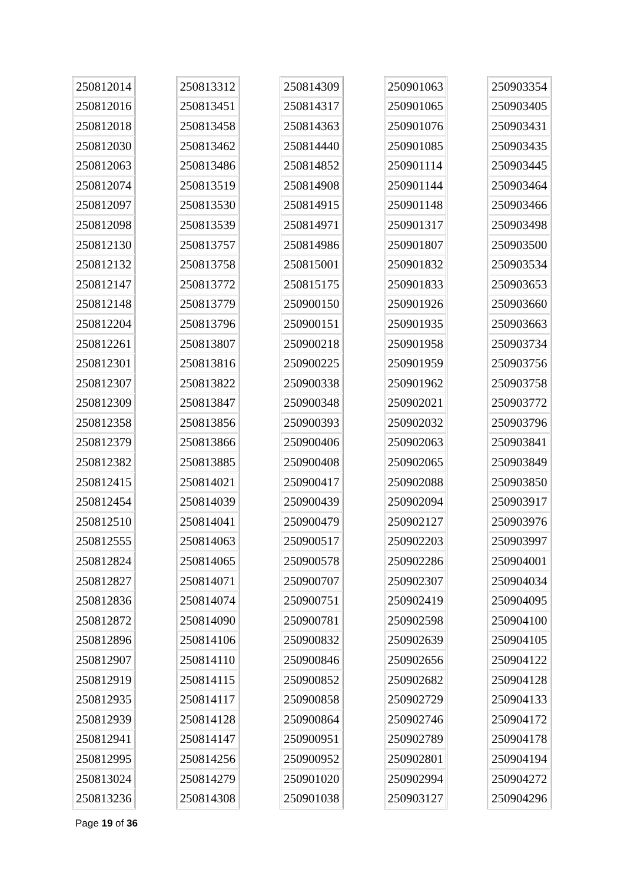| 250812014 |
| 250812016 |
| 250812018 |
| 250812030 |
| 250812063 |
| 250812074 |
| 250812097 |
| 250812098 |
| 250812130 |
| 250812132 |
| 250812147 |
| 250812148 |
| 250812204 |
| 250812261 |
| 250812301 |
| 250812307 |
| 250812309 |
| 250812358 |
| 250812379 |
| 250812382 |
| 250812415 |
| 250812454 |
| 250812510 |
| 250812555 |
| 250812824 |
| 250812827 |
| 250812836 |
| 250812872 |
| 250812896 |
| 250812907 |
| 250812919 |
| 250812935 |
| 250812939 |
| 250812941 |
| 250812995 |
| 250813024 |
| 250813236 |
| 250813312 |
| 250813451 |
| 250813458 |
| 250813462 |
| 250813486 |
| 250813519 |
| 250813530 |
| 250813539 |
| 250813757 |
| 250813758 |
| 250813772 |
| 250813779 |
| 250813796 |
| 250813807 |
| 250813816 |
| 250813822 |
| 250813847 |
| 250813856 |
| 250813866 |
| 250813885 |
| 250814021 |
| 250814039 |
| 250814041 |
| 250814063 |
| 250814065 |
| 250814071 |
| 250814074 |
| 250814090 |
| 250814106 |
| 250814110 |
| 250814115 |
| 250814117 |
| 250814128 |
| 250814147 |
| 250814256 |
| 250814279 |
| 250814308 |
| 250814309 |
| 250814317 |
| 250814363 |
| 250814440 |
| 250814852 |
| 250814908 |
| 250814915 |
| 250814971 |
| 250814986 |
| 250815001 |
| 250815175 |
| 250900150 |
| 250900151 |
| 250900218 |
| 250900225 |
| 250900338 |
| 250900348 |
| 250900393 |
| 250900406 |
| 250900408 |
| 250900417 |
| 250900439 |
| 250900479 |
| 250900517 |
| 250900578 |
| 250900707 |
| 250900751 |
| 250900781 |
| 250900832 |
| 250900846 |
| 250900852 |
| 250900858 |
| 250900864 |
| 250900951 |
| 250900952 |
| 250901020 |
| 250901038 |
| 250901063 |
| 250901065 |
| 250901076 |
| 250901085 |
| 250901114 |
| 250901144 |
| 250901148 |
| 250901317 |
| 250901807 |
| 250901832 |
| 250901833 |
| 250901926 |
| 250901935 |
| 250901958 |
| 250901959 |
| 250901962 |
| 250902021 |
| 250902032 |
| 250902063 |
| 250902065 |
| 250902088 |
| 250902094 |
| 250902127 |
| 250902203 |
| 250902286 |
| 250902307 |
| 250902419 |
| 250902598 |
| 250902639 |
| 250902656 |
| 250902682 |
| 250902729 |
| 250902746 |
| 250902789 |
| 250902801 |
| 250902994 |
| 250903127 |
| 250903354 |
| 250903405 |
| 250903431 |
| 250903435 |
| 250903445 |
| 250903464 |
| 250903466 |
| 250903498 |
| 250903500 |
| 250903534 |
| 250903653 |
| 250903660 |
| 250903663 |
| 250903734 |
| 250903756 |
| 250903758 |
| 250903772 |
| 250903796 |
| 250903841 |
| 250903849 |
| 250903850 |
| 250903917 |
| 250903976 |
| 250903997 |
| 250904001 |
| 250904034 |
| 250904095 |
| 250904100 |
| 250904105 |
| 250904122 |
| 250904128 |
| 250904133 |
| 250904172 |
| 250904178 |
| 250904194 |
| 250904272 |
| 250904296 |
Page 19 of 36